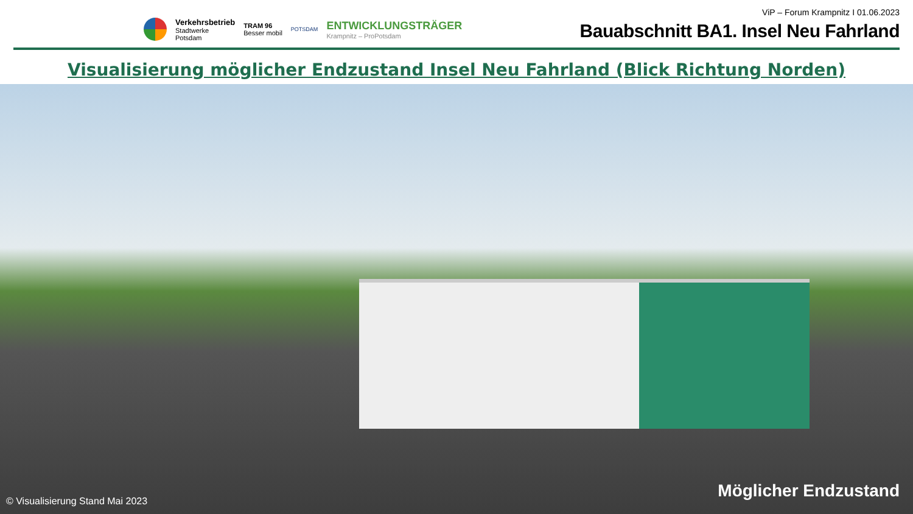Verkehrsbetrieb
Stadtwerke
Potsdam
TRAM 96
Besser mobil
POTSDAM
ENTWICKLUNGSTRÄGER
Krampnitz – ProPotsdam
ViP – Forum Krampnitz I 01.06.2023
Bauabschnitt BA1. Insel Neu Fahrland
Visualisierung möglicher Endzustand Insel Neu Fahrland (Blick Richtung Norden)
© Visualisierung Stand Mai 2023
Möglicher Endzustand